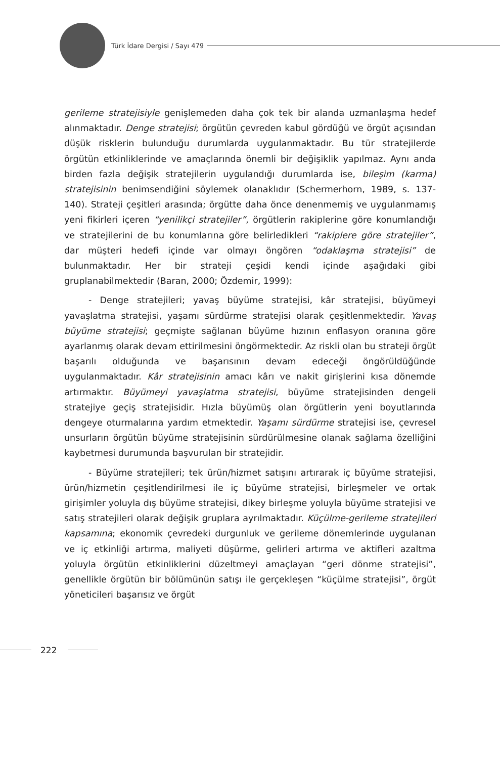Türk İdare Dergisi / Sayı 479
gerileme stratejisiyle genişlemeden daha çok tek bir alanda uzmanlaşma hedef alınmaktadır. Denge stratejisi; örgütün çevreden kabul gördüğü ve örgüt açısından düşük risklerin bulunduğu durumlarda uygulanmaktadır. Bu tür stratejilerde örgütün etkinliklerinde ve amaçlarında önemli bir değişiklik yapılmaz. Aynı anda birden fazla değişik stratejilerin uygulandığı durumlarda ise, bileşim (karma) stratejisinin benimsendiğini söylemek olanaklıdır (Schermerhorn, 1989, s. 137-140). Strateji çeşitleri arasında; örgütte daha önce denenmemiş ve uygulanmamış yeni fikirleri içeren “yenilikçi stratejiler”, örgütlerin rakiplerine göre konumlandığı ve stratejilerini de bu konumlarına göre belirledikleri “rakiplere göre stratejiler”, dar müşteri hedefi içinde var olmayı öngören “odaklaşma stratejisi” de bulunmaktadır. Her bir strateji çeşidi kendi içinde aşağıdaki gibi gruplanabilmektedir (Baran, 2000; Özdemir, 1999):
- Denge stratejileri; yavaş büyüme stratejisi, kâr stratejisi, büyümeyi yavaşlatma stratejisi, yaşamı sürdürme stratejisi olarak çeşitlenmektedir. Yavaş büyüme stratejisi; geçmişte sağlanan büyüme hızının enflasyon oranına göre ayarlanmış olarak devam ettirilmesini öngörmektedir. Az riskli olan bu strateji örgüt başarılı olduğunda ve başarısının devam edeceği öngörüldüğünde uygulanmaktadır. Kâr stratejisinin amacı kârı ve nakit girişlerini kısa dönemde artırmaktır. Büyümeyi yavaşlatma stratejisi, büyüme stratejisinden dengeli stratejiye geçiş stratejisidir. Hızla büyümüş olan örgütlerin yeni boyutlarında dengeye oturmalarına yardım etmektedir. Yaşamı sürdürme stratejisi ise, çevresel unsurların örgütün büyüme stratejisinin sürdürülmesine olanak sağlama özelliğini kaybetmesi durumunda başvurulan bir stratejidir.
- Büyüme stratejileri; tek ürün/hizmet satışını artırarak iç büyüme stratejisi, ürün/hizmetin çeşitlendirilmesi ile iç büyüme stratejisi, birleşmeler ve ortak girişimler yoluyla dış büyüme stratejisi, dikey birleşme yoluyla büyüme stratejisi ve satış stratejileri olarak değişik gruplara ayrılmaktadır. Küçülme-gerileme stratejileri kapsamına; ekonomik çevredeki durgunluk ve gerileme dönemlerinde uygulanan ve iç etkinliği artırma, maliyeti düşürme, gelirleri artırma ve aktifleri azaltma yoluyla örgütün etkinliklerini düzeltmeyi amaçlayan “geri dönme stratejisi”, genellikle örgütün bir bölümünün satışı ile gerçekleşen “küçülme stratejisi”, örgüt yöneticileri başarısız ve örgüt
222